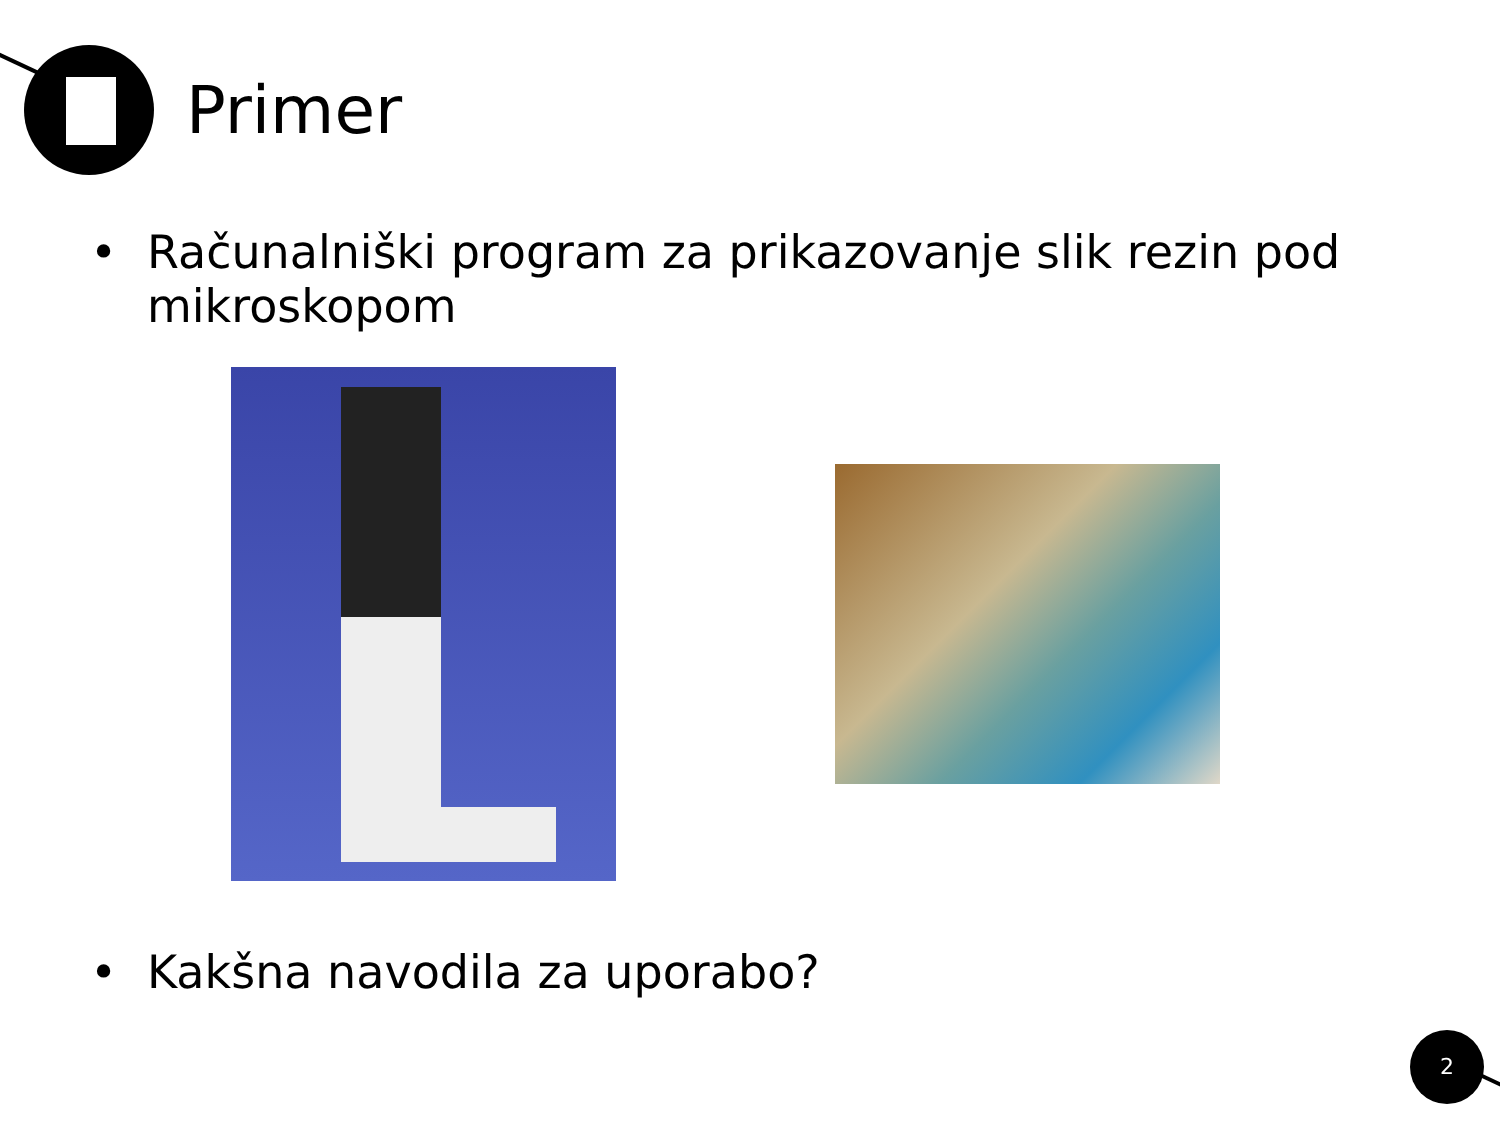Primer
• Računalniški program za prikazovanje slik rezin pod mikroskopom
• Kakšna navodila za uporabo?
2